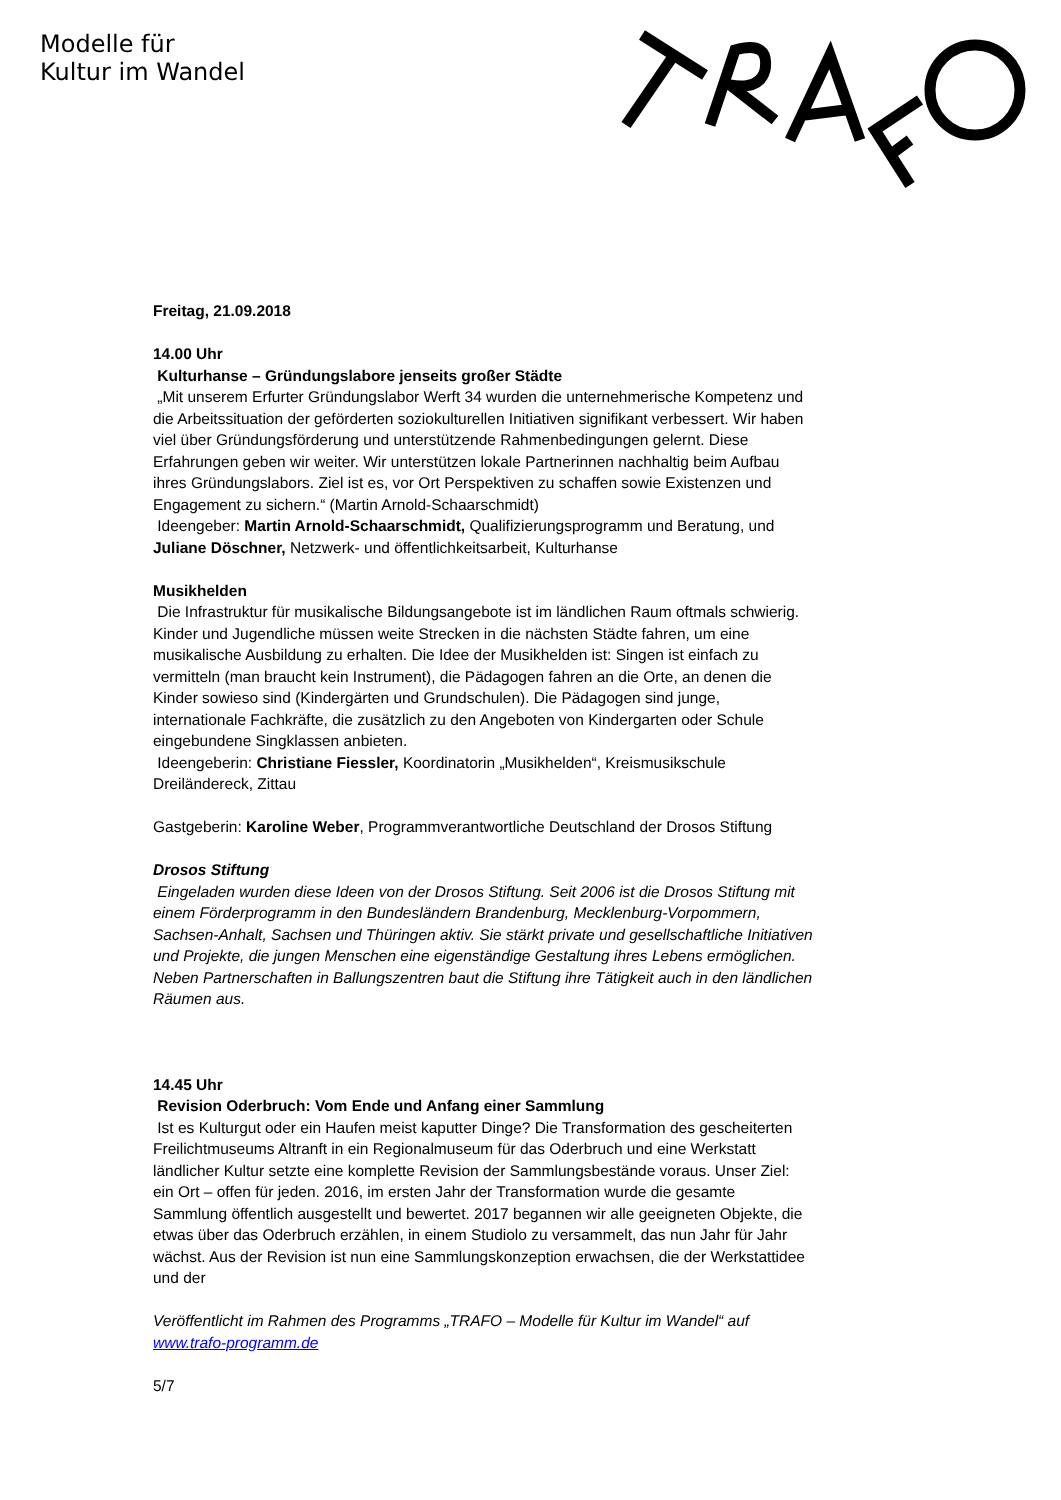Modelle für
Kultur im Wandel
Freitag, 21.09.2018
14.00 Uhr
Kulturhanse – Gründungslabore jenseits großer Städte
„Mit unserem Erfurter Gründungslabor Werft 34 wurden die unternehmerische Kompetenz und die Arbeitssituation der geförderten soziokulturellen Initiativen signifikant verbessert. Wir haben viel über Gründungsförderung und unterstützende Rahmenbedingungen gelernt. Diese Erfahrungen geben wir weiter. Wir unterstützen lokale Partnerinnen nachhaltig beim Aufbau ihres Gründungslabors. Ziel ist es, vor Ort Perspektiven zu schaffen sowie Existenzen und Engagement zu sichern.“ (Martin Arnold-Schaarschmidt)
Ideengeber: Martin Arnold-Schaarschmidt, Qualifizierungsprogramm und Beratung, und Juliane Döschner, Netzwerk- und öffentlichkeitsarbeit, Kulturhanse
Musikhelden
Die Infrastruktur für musikalische Bildungsangebote ist im ländlichen Raum oftmals schwierig. Kinder und Jugendliche müssen weite Strecken in die nächsten Städte fahren, um eine musikalische Ausbildung zu erhalten. Die Idee der Musikhelden ist: Singen ist einfach zu vermitteln (man braucht kein Instrument), die Pädagogen fahren an die Orte, an denen die Kinder sowieso sind (Kindergärten und Grundschulen). Die Pädagogen sind junge, internationale Fachkräfte, die zusätzlich zu den Angeboten von Kindergarten oder Schule eingebundene Singklassen anbieten.
Ideengeberin: Christiane Fiessler, Koordinatorin „Musikhelden“, Kreismusikschule Dreiländereck, Zittau
Gastgeberin: Karoline Weber, Programmverantwortliche Deutschland der Drosos Stiftung
Drosos Stiftung
Eingeladen wurden diese Ideen von der Drosos Stiftung. Seit 2006 ist die Drosos Stiftung mit einem Förderprogramm in den Bundesländern Brandenburg, Mecklenburg-Vorpommern, Sachsen-Anhalt, Sachsen und Thüringen aktiv. Sie stärkt private und gesellschaftliche Initiativen und Projekte, die jungen Menschen eine eigenständige Gestaltung ihres Lebens ermöglichen. Neben Partnerschaften in Ballungszentren baut die Stiftung ihre Tätigkeit auch in den ländlichen Räumen aus.
14.45 Uhr
Revision Oderbruch: Vom Ende und Anfang einer Sammlung
Ist es Kulturgut oder ein Haufen meist kaputter Dinge? Die Transformation des gescheiterten Freilichtmuseums Altranft in ein Regionalmuseum für das Oderbruch und eine Werkstatt ländlicher Kultur setzte eine komplette Revision der Sammlungsbestände voraus. Unser Ziel: ein Ort – offen für jeden. 2016, im ersten Jahr der Transformation wurde die gesamte Sammlung öffentlich ausgestellt und bewertet. 2017 begannen wir alle geeigneten Objekte, die etwas über das Oderbruch erzählen, in einem Studiolo zu versammelt, das nun Jahr für Jahr wächst. Aus der Revision ist nun eine Sammlungskonzeption erwachsen, die der Werkstattidee und der
Veröffentlicht im Rahmen des Programms „TRAFO – Modelle für Kultur im Wandel“ auf www.trafo-programm.de
5/7